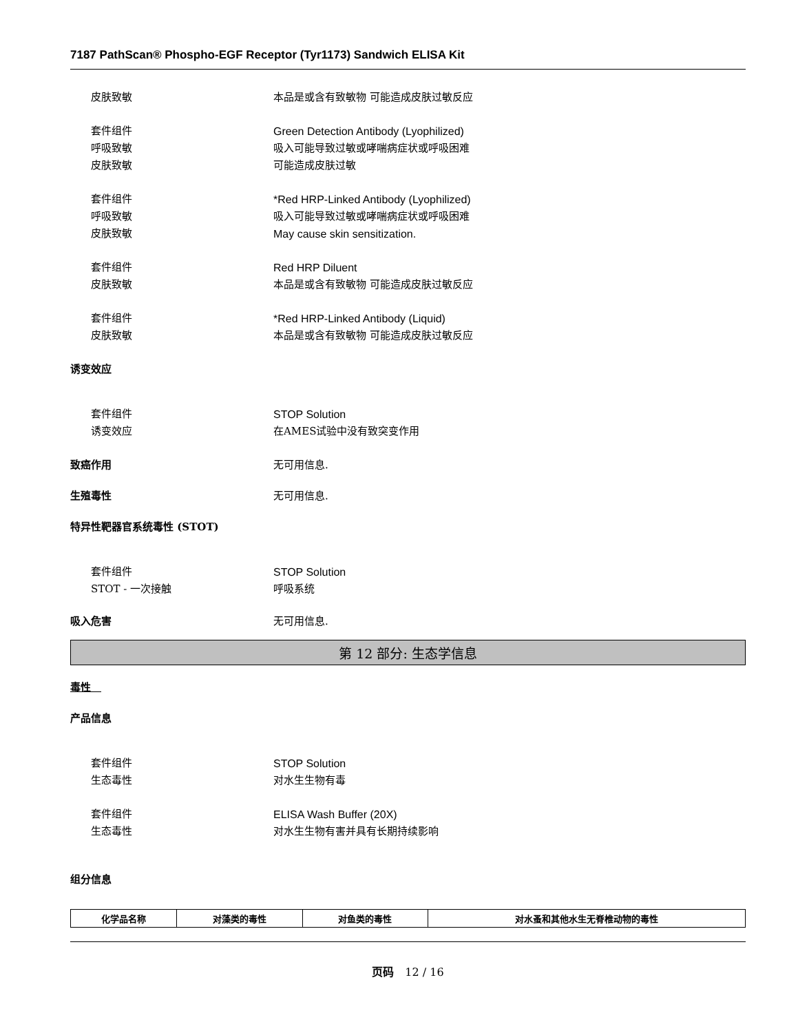7187 PathScan® Phospho-EGF Receptor (Tyr1173) Sandwich ELISA Kit
皮肤致敏 本品是或含有致敏物 可能造成皮肤过敏反应
套件组件 Green Detection Antibody (Lyophilized)
呼吸致敏 吸入可能导致过敏或哮喘病症状或呼吸困难
皮肤致敏 可能造成皮肤过敏
套件组件 *Red HRP-Linked Antibody (Lyophilized)
呼吸致敏 吸入可能导致过敏或哮喘病症状或呼吸困难
皮肤致敏 May cause skin sensitization.
套件组件 Red HRP Diluent
皮肤致敏 本品是或含有致敏物 可能造成皮肤过敏反应
套件组件 *Red HRP-Linked Antibody (Liquid)
皮肤致敏 本品是或含有致敏物 可能造成皮肤过敏反应
诱变效应
套件组件 STOP Solution
诱变效应 在AMES试验中没有致突变作用
致癌作用 无可用信息.
生殖毒性 无可用信息.
特异性靶器官系统毒性 (STOT)
套件组件 STOP Solution
STOT - 一次接触 呼吸系统
吸入危害 无可用信息.
第 12 部分: 生态学信息
毒性　
产品信息
套件组件 STOP Solution
生态毒性 对水生生物有毒
套件组件 ELISA Wash Buffer (20X)
生态毒性 对水生生物有害并具有长期持续影响
组分信息
| 化学品名称 | 对藻类的毒性 | 对鱼类的毒性 | 对水蚤和其他水生无脊椎动物的毒性 |
| --- | --- | --- | --- |
页码　12 / 16